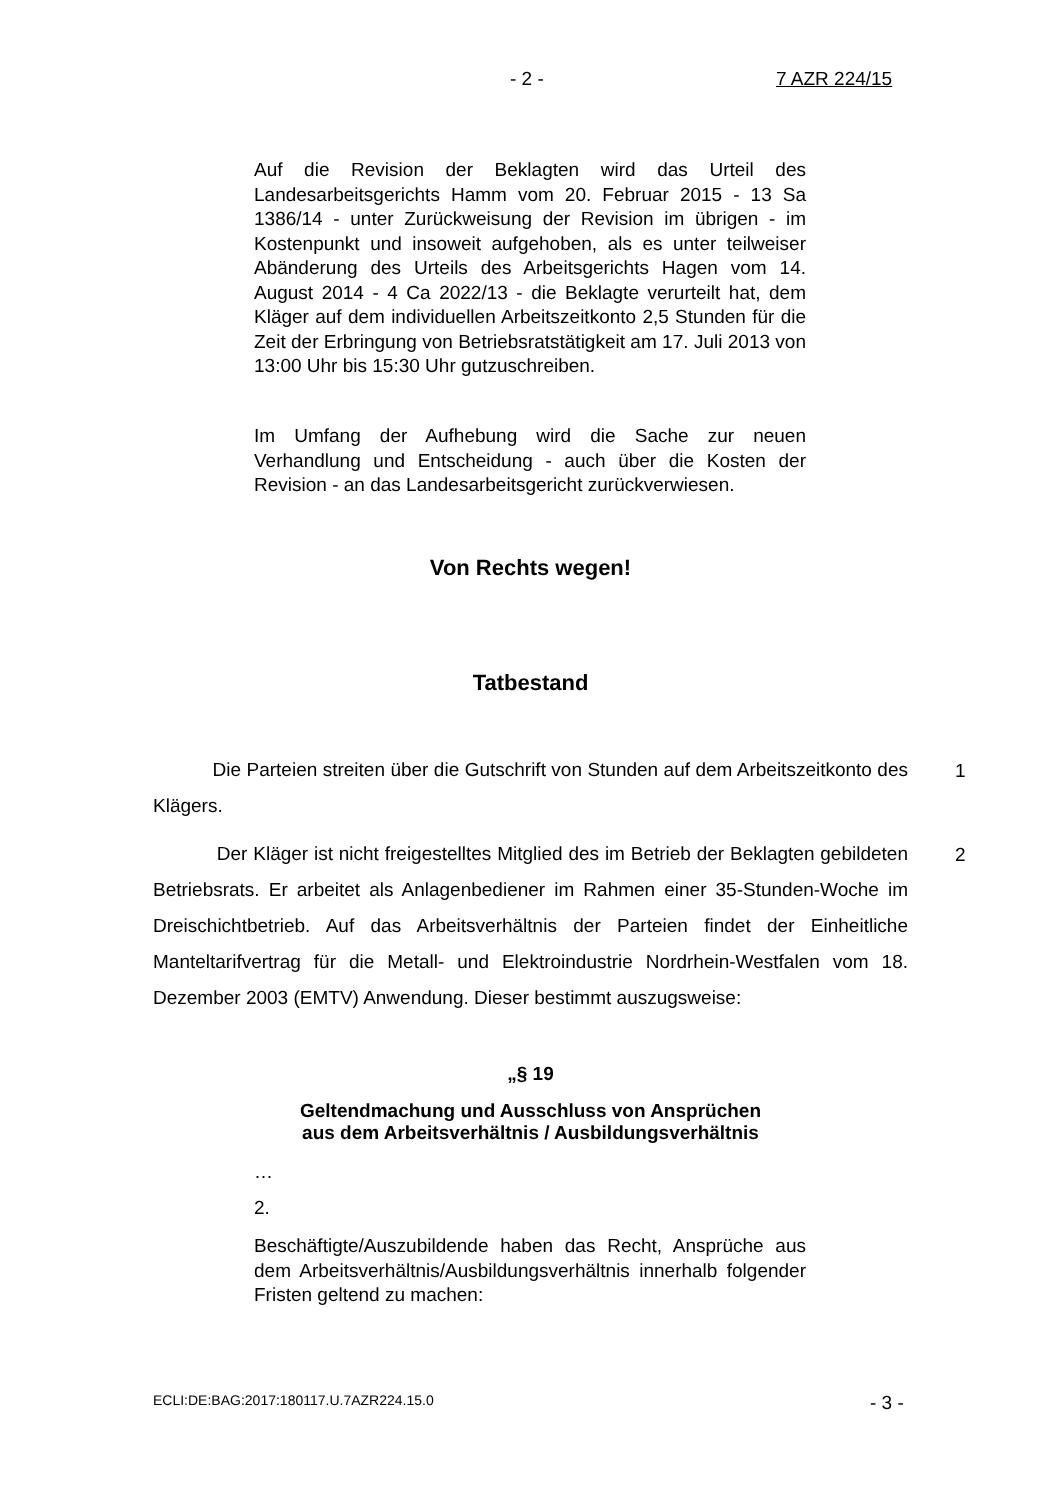- 2 - 7 AZR 224/15
Auf die Revision der Beklagten wird das Urteil des Landesarbeitsgerichts Hamm vom 20. Februar 2015 - 13 Sa 1386/14 - unter Zurückweisung der Revision im übrigen - im Kostenpunkt und insoweit aufgehoben, als es unter teilweiser Abänderung des Urteils des Arbeitsgerichts Hagen vom 14. August 2014 - 4 Ca 2022/13 - die Beklagte verurteilt hat, dem Kläger auf dem individuellen Arbeitszeitkonto 2,5 Stunden für die Zeit der Erbringung von Betriebsratstätigkeit am 17. Juli 2013 von 13:00 Uhr bis 15:30 Uhr gutzuschreiben.
Im Umfang der Aufhebung wird die Sache zur neuen Verhandlung und Entscheidung - auch über die Kosten der Revision - an das Landesarbeitsgericht zurückverwiesen.
Von Rechts wegen!
Tatbestand
Die Parteien streiten über die Gutschrift von Stunden auf dem Arbeitszeitkonto des Klägers.
1
Der Kläger ist nicht freigestelltes Mitglied des im Betrieb der Beklagten gebildeten Betriebsrats. Er arbeitet als Anlagenbediener im Rahmen einer 35-Stunden-Woche im Dreischichtbetrieb. Auf das Arbeitsverhältnis der Parteien findet der Einheitliche Manteltarifvertrag für die Metall- und Elektroindustrie Nordrhein-Westfalen vom 18. Dezember 2003 (EMTV) Anwendung. Dieser bestimmt auszugsweise:
2
„§ 19
Geltendmachung und Ausschluss von Ansprüchen
aus dem Arbeitsverhältnis / Ausbildungsverhältnis
…
2.
Beschäftigte/Auszubildende haben das Recht, Ansprüche aus dem Arbeitsverhältnis/Ausbildungsverhältnis innerhalb folgender Fristen geltend zu machen:
ECLI:DE:BAG:2017:180117.U.7AZR224.15.0
- 3 -